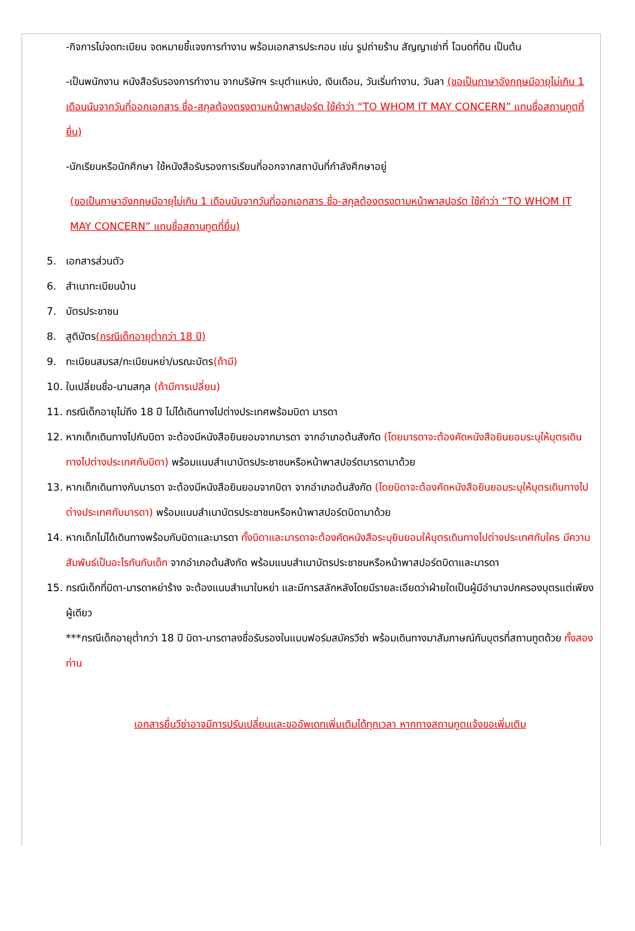-กิจการไม่จดทะเบียน จดหมายชี้แจงการทำงาน พร้อมเอกสารประกอบ เช่น รูปถ่ายร้าน สัญญาเช่าที่ โฉนดที่ดิน เป็นต้น
-เป็นพนักงาน หนังสือรับรองการทำงาน จากบริษัทฯ ระบุตำแหน่ง, เงินเดือน, วันเริ่มทำงาน, วันลา (ขอเป็นภาษาอังกฤษมีอายุไม่เกิน 1 เดือนนับจากวันที่ออกเอกสาร ชื่อ-สกุลต้องตรงตามหน้าพาสปอร์ต ใช้คำว่า “TO WHOM IT MAY CONCERN” แทนชื่อสถานทูตที่ยื่น)
-นักเรียนหรือนักศึกษา ใช้หนังสือรับรองการเรียนที่ออกจากสถาบันที่กำลังศึกษาอยู่
(ขอเป็นภาษาอังกฤษมีอายุไม่เกิน 1 เดือนนับจากวันที่ออกเอกสาร ชื่อ-สกุลต้องตรงตามหน้าพาสปอร์ต ใช้คำว่า “TO WHOM IT MAY CONCERN” แทนชื่อสถานทูตที่ยื่น)
5. เอกสารส่วนตัว
6. สำเนาทะเบียนบ้าน
7. บัตรประชาชน
8. สูติบัตร(กรณีเด็กอายุต่ำกว่า 18 ปี)
9. ทะเบียนสมรส/ทะเบียนหย่า/มรณะบัตร(ถ้ามี)
10. ใบเปลี่ยนชื่อ-นามสกุล (ถ้ามีการเปลี่ยน)
11. กรณีเด็กอายุไม่ถึง 18 ปี ไม่ได้เดินทางไปต่างประเทศพร้อมบิดา มารดา
12. หากเด็กเดินทางไปกับบิดา จะต้องมีหนังสือยินยอมจากมารดา จากอำเภอต้นสังกัด (โดยมารดาจะต้องคัดหนังสือยินยอมระบุให้บุตรเดินทางไปต่างประเทศกับบิดา) พร้อมแนบสำเนาบัตรประชาชนหรือหน้าพาสปอร์ตมารดามาด้วย
13. หากเด็กเดินทางกับมารดา จะต้องมีหนังสือยินยอมจากบิดา จากอำเภอต้นสังกัด (โดยบิดาจะต้องคัดหนังสือยินยอมระบุให้บุตรเดินทางไปต่างประเทศกับมารดา) พร้อมแนบสำเนาบัตรประชาชนหรือหน้าพาสปอร์ตบิดามาด้วย
14. หากเด็กไม่ได้เดินทางพร้อมกับบิดาและมารดา ทั้งบิดาและมารดาจะต้องคัดหนังสือระบุยินยอมให้บุตรเดินทางไปต่างประเทศกับใคร มีความสัมพันธ์เป็นอะไรกันกับเด็ก จากอำเภอต้นสังกัด พร้อมแนบสำเนาบัตรประชาชนหรือหน้าพาสปอร์ตบิดาและมารดา
15. กรณีเด็กที่บิดา-มารดาหย่าร้าง จะต้องแนบสำเนาใบหย่า และมีการสลักหลังโดยมีรายละเอียดว่าฝ่ายใดเป็นผู้มีอำนาจปกครองบุตรแต่เพียงผู้เดียว
***กรณีเด็กอายุต่ำกว่า 18 ปี บิดา-มารดาลงชื่อรับรองในแบบฟอร์มสมัครวีซ่า พร้อมเดินทางมาสัมภาษณ์กับบุตรที่สถานทูตด้วย ทั้งสองท่าน
เอกสารยื่นวีซ่าอาจมีการปรับเปลี่ยนและขออัพเดทเพิ่มเติมได้ทุกเวลา หากทางสถานทูตแจ้งขอเพิ่มเติม